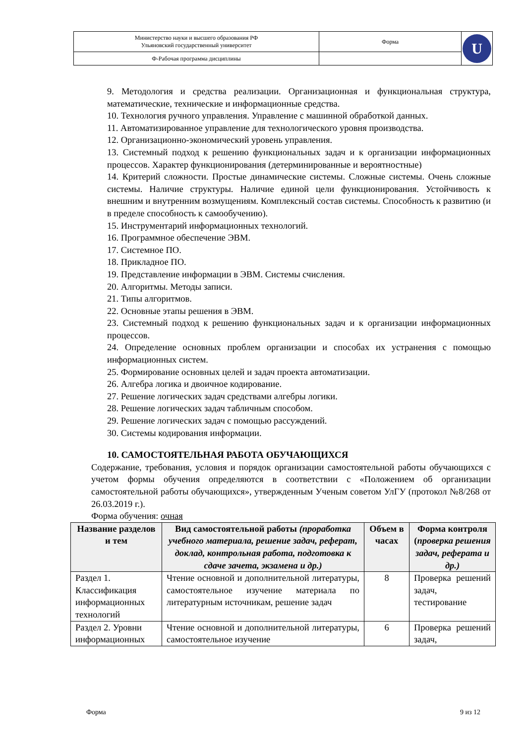| Министерство науки и высшего образования РФ Ульяновский государственный университет | Форма | U |
| Ф-Рабочая программа дисциплины | | |
9. Методология и средства реализации. Организационная и функциональная структура, математические, технические и информационные средства.
10. Технология ручного управления. Управление с машинной обработкой данных.
11. Автоматизированное управление для технологического уровня производства.
12. Организационно-экономический уровень управления.
13. Системный подход к решению функциональных задач и к организации информационных процессов. Характер функционирования (детерминированные и вероятностные)
14. Критерий сложности. Простые динамические системы. Сложные системы. Очень сложные системы. Наличие структуры. Наличие единой цели функционирования. Устойчивость к внешним и внутренним возмущениям. Комплексный состав системы. Способность к развитию (и в пределе способность к самообучению).
15. Инструментарий информационных технологий.
16. Программное обеспечение ЭВМ.
17. Системное ПО.
18. Прикладное ПО.
19. Представление информации в ЭВМ. Системы счисления.
20. Алгоритмы. Методы записи.
21. Типы алгоритмов.
22. Основные этапы решения в ЭВМ.
23. Системный подход к решению функциональных задач и к организации информационных процессов.
24. Определение основных проблем организации и способах их устранения с помощью информационных систем.
25. Формирование основных целей и задач проекта автоматизации.
26. Алгебра логика и двоичное кодирование.
27. Решение логических задач средствами алгебры логики.
28. Решение логических задач табличным способом.
29. Решение логических задач с помощью рассуждений.
30. Системы кодирования информации.
10. САМОСТОЯТЕЛЬНАЯ РАБОТА ОБУЧАЮЩИХСЯ
Содержание, требования, условия и порядок организации самостоятельной работы обучающихся с учетом формы обучения определяются в соответствии с «Положением об организации самостоятельной работы обучающихся», утвержденным Ученым советом УлГУ (протокол №8/268 от 26.03.2019 г.).
Форма обучения: очная
| Название разделов и тем | Вид самостоятельной работы (проработка учебного материала, решение задач, реферат, доклад, контрольная работа, подготовка к сдаче зачета, экзамена и др.) | Объем в часах | Форма контроля ( проверка решения задач, реферата и др.) |
| --- | --- | --- | --- |
| Раздел 1. Классификация информационных технологий | Чтение основной и дополнительной литературы, самостоятельное изучение материала по литературным источникам, решение задач | 8 | Проверка решений задач, тестирование |
| Раздел 2. Уровни информационных | Чтение основной и дополнительной литературы, самостоятельное изучение | 6 | Проверка решений задач, |
Форма 9 из 12